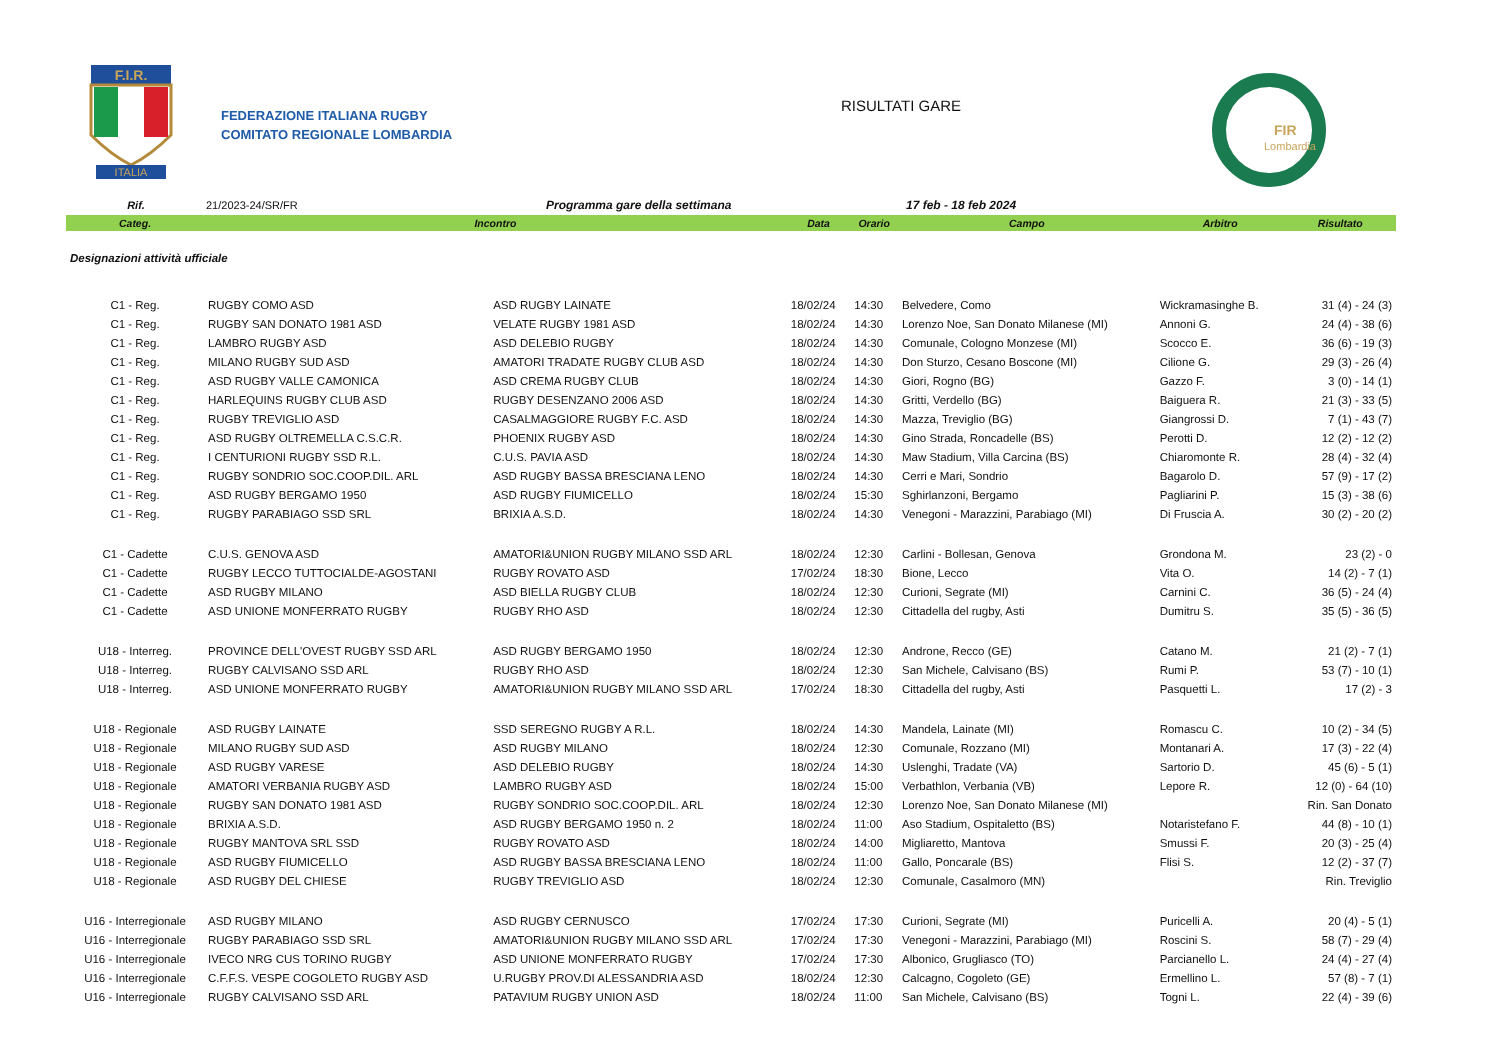F.I.R.
ITALIA
FEDERAZIONE ITALIANA RUGBY
COMITATO REGIONALE LOMBARDIA
RISULTATI GARE
FIR
Lombardia
Rif. 21/2023-24/SR/FR Programma gare della settimana 17 feb - 18 feb 2024
| Categ. | Incontro | | Data | Orario | Campo | Arbitro | Risultato |
| --- | --- | --- | --- | --- | --- | --- | --- |
| Designazioni attività ufficiale | | | | | | | |
| C1 - Reg. | RUGBY COMO ASD | ASD RUGBY LAINATE | 18/02/24 | 14:30 | Belvedere, Como | Wickramasinghe B. | 31 (4) - 24 (3) |
| C1 - Reg. | RUGBY SAN DONATO 1981 ASD | VELATE RUGBY 1981 ASD | 18/02/24 | 14:30 | Lorenzo Noe, San Donato Milanese (MI) | Annoni G. | 24 (4) - 38 (6) |
| C1 - Reg. | LAMBRO RUGBY ASD | ASD DELEBIO RUGBY | 18/02/24 | 14:30 | Comunale, Cologno Monzese (MI) | Scocco E. | 36 (6) - 19 (3) |
| C1 - Reg. | MILANO RUGBY SUD ASD | AMATORI TRADATE RUGBY CLUB ASD | 18/02/24 | 14:30 | Don Sturzo, Cesano Boscone (MI) | Cilione G. | 29 (3) - 26 (4) |
| C1 - Reg. | ASD RUGBY VALLE CAMONICA | ASD CREMA RUGBY CLUB | 18/02/24 | 14:30 | Giori, Rogno (BG) | Gazzo F. | 3 (0) - 14 (1) |
| C1 - Reg. | HARLEQUINS RUGBY CLUB ASD | RUGBY DESENZANO 2006 ASD | 18/02/24 | 14:30 | Gritti, Verdello (BG) | Baiguera R. | 21 (3) - 33 (5) |
| C1 - Reg. | RUGBY TREVIGLIO ASD | CASALMAGGIORE RUGBY F.C. ASD | 18/02/24 | 14:30 | Mazza, Treviglio (BG) | Giangrossi D. | 7 (1) - 43 (7) |
| C1 - Reg. | ASD RUGBY OLTREMELLA C.S.C.R. | PHOENIX RUGBY ASD | 18/02/24 | 14:30 | Gino Strada, Roncadelle (BS) | Perotti D. | 12 (2) - 12 (2) |
| C1 - Reg. | I CENTURIONI RUGBY SSD R.L. | C.U.S. PAVIA ASD | 18/02/24 | 14:30 | Maw Stadium, Villa Carcina (BS) | Chiaromonte R. | 28 (4) - 32 (4) |
| C1 - Reg. | RUGBY SONDRIO SOC.COOP.DIL. ARL | ASD RUGBY BASSA BRESCIANA LENO | 18/02/24 | 14:30 | Cerri e Mari, Sondrio | Bagarolo D. | 57 (9) - 17 (2) |
| C1 - Reg. | ASD RUGBY BERGAMO 1950 | ASD RUGBY FIUMICELLO | 18/02/24 | 15:30 | Sghirlanzoni, Bergamo | Pagliarini P. | 15 (3) - 38 (6) |
| C1 - Reg. | RUGBY PARABIAGO SSD SRL | BRIXIA A.S.D. | 18/02/24 | 14:30 | Venegoni - Marazzini, Parabiago (MI) | Di Fruscia A. | 30 (2) - 20 (2) |
| C1 - Cadette | C.U.S. GENOVA ASD | AMATORI&UNION RUGBY MILANO SSD ARL | 18/02/24 | 12:30 | Carlini - Bollesan, Genova | Grondona M. | 23 (2) - 0 |
| C1 - Cadette | RUGBY LECCO TUTTOCIALDE-AGOSTANI | RUGBY ROVATO ASD | 17/02/24 | 18:30 | Bione, Lecco | Vita O. | 14 (2) - 7 (1) |
| C1 - Cadette | ASD RUGBY MILANO | ASD BIELLA RUGBY CLUB | 18/02/24 | 12:30 | Curioni, Segrate (MI) | Carnini C. | 36 (5) - 24 (4) |
| C1 - Cadette | ASD UNIONE MONFERRATO RUGBY | RUGBY RHO ASD | 18/02/24 | 12:30 | Cittadella del rugby, Asti | Dumitru S. | 35 (5) - 36 (5) |
| U18 - Interreg. | PROVINCE DELL'OVEST RUGBY SSD ARL | ASD RUGBY BERGAMO 1950 | 18/02/24 | 12:30 | Androne, Recco (GE) | Catano M. | 21 (2) - 7 (1) |
| U18 - Interreg. | RUGBY CALVISANO SSD ARL | RUGBY RHO ASD | 18/02/24 | 12:30 | San Michele, Calvisano (BS) | Rumi P. | 53 (7) - 10 (1) |
| U18 - Interreg. | ASD UNIONE MONFERRATO RUGBY | AMATORI&UNION RUGBY MILANO SSD ARL | 17/02/24 | 18:30 | Cittadella del rugby, Asti | Pasquetti L. | 17 (2) - 3 |
| U18 - Regionale | ASD RUGBY LAINATE | SSD SEREGNO RUGBY A R.L. | 18/02/24 | 14:30 | Mandela, Lainate (MI) | Romascu C. | 10 (2) - 34 (5) |
| U18 - Regionale | MILANO RUGBY SUD ASD | ASD RUGBY MILANO | 18/02/24 | 12:30 | Comunale, Rozzano (MI) | Montanari A. | 17 (3) - 22 (4) |
| U18 - Regionale | ASD RUGBY VARESE | ASD DELEBIO RUGBY | 18/02/24 | 14:30 | Uslenghi, Tradate (VA) | Sartorio D. | 45 (6) - 5 (1) |
| U18 - Regionale | AMATORI VERBANIA RUGBY ASD | LAMBRO RUGBY ASD | 18/02/24 | 15:00 | Verbathlon, Verbania (VB) | Lepore R. | 12 (0) - 64 (10) |
| U18 - Regionale | RUGBY SAN DONATO 1981 ASD | RUGBY SONDRIO SOC.COOP.DIL. ARL | 18/02/24 | 12:30 | Lorenzo Noe, San Donato Milanese (MI) | | Rin. San Donato |
| U18 - Regionale | BRIXIA A.S.D. | ASD RUGBY BERGAMO 1950 n. 2 | 18/02/24 | 11:00 | Aso Stadium, Ospitaletto (BS) | Notaristefano F. | 44 (8) - 10 (1) |
| U18 - Regionale | RUGBY MANTOVA SRL SSD | RUGBY ROVATO ASD | 18/02/24 | 14:00 | Migliaretto, Mantova | Smussi F. | 20 (3) - 25 (4) |
| U18 - Regionale | ASD RUGBY FIUMICELLO | ASD RUGBY BASSA BRESCIANA LENO | 18/02/24 | 11:00 | Gallo, Poncarale (BS) | Flisi S. | 12 (2) - 37 (7) |
| U18 - Regionale | ASD RUGBY DEL CHIESE | RUGBY TREVIGLIO ASD | 18/02/24 | 12:30 | Comunale, Casalmoro (MN) | | Rin. Treviglio |
| U16 - Interregionale | ASD RUGBY MILANO | ASD RUGBY CERNUSCO | 17/02/24 | 17:30 | Curioni, Segrate (MI) | Puricelli A. | 20 (4) - 5 (1) |
| U16 - Interregionale | RUGBY PARABIAGO SSD SRL | AMATORI&UNION RUGBY MILANO SSD ARL | 17/02/24 | 17:30 | Venegoni - Marazzini, Parabiago (MI) | Roscini S. | 58 (7) - 29 (4) |
| U16 - Interregionale | IVECO NRG CUS TORINO RUGBY | ASD UNIONE MONFERRATO RUGBY | 17/02/24 | 17:30 | Albonico, Grugliasco (TO) | Parcianello L. | 24 (4) - 27 (4) |
| U16 - Interregionale | C.F.F.S. VESPE COGOLETO RUGBY ASD | U.RUGBY PROV.DI ALESSANDRIA ASD | 18/02/24 | 12:30 | Calcagno, Cogoleto (GE) | Ermellino L. | 57 (8) - 7 (1) |
| U16 - Interregionale | RUGBY CALVISANO SSD ARL | PATAVIUM RUGBY UNION ASD | 18/02/24 | 11:00 | San Michele, Calvisano (BS) | Togni L. | 22 (4) - 39 (6) |